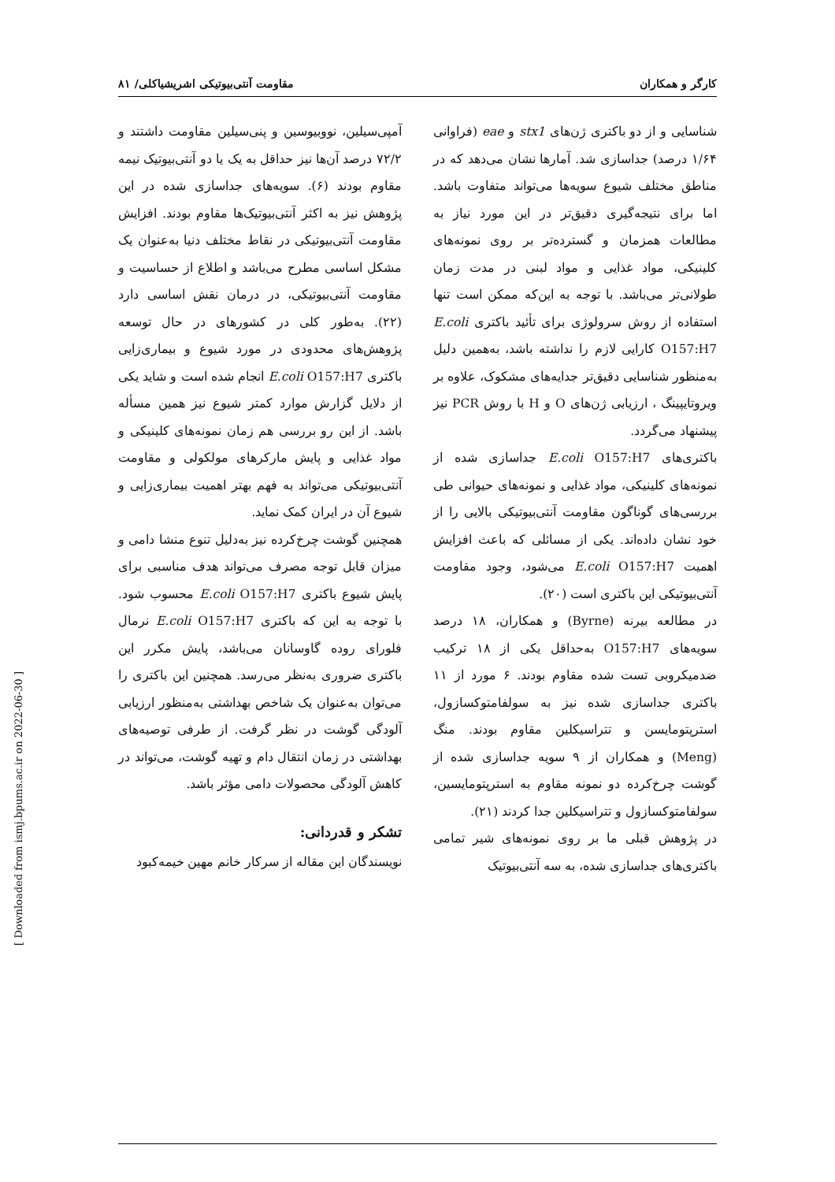کارگر و همکاران مقاومت آنتی‌بیوتیکی اشریشیاکلی/ ۸۱
شناسایی و از دو باکتری ژن‌های stx1 و eae (فراوانی ۱/۶۴ درصد) جداسازی شد. آمارها نشان می‌دهد که در مناطق مختلف شیوع سویه‌ها می‌تواند متفاوت باشد. اما برای نتیجه‌گیری دقیق‌تر در این مورد نیاز به مطالعات همزمان و گسترده‌تر بر روی نمونه‌های کلینیکی، مواد غذایی و مواد لبنی در مدت زمان طولانی‌تر می‌باشد. با توجه به این‌که ممکن است تنها استفاده از روش سرولوژی برای تأئید باکتری E.coli O157:H7 کارایی لازم را نداشته باشد، به‌همین دلیل به‌منظور شناسایی دقیق‌تر جدایه‌های مشکوک، علاوه بر ویروتایپینگ ، ارزیابی ژن‌های O و H با روش PCR نیز پیشنهاد می‌گردد.
باکتری‌های E.coli O157:H7 جداسازی شده از نمونه‌های کلینیکی، مواد غذایی و نمونه‌های حیوانی طی بررسی‌های گوناگون مقاومت آنتی‌بیوتیکی بالایی را از خود نشان داده‌اند. یکی از مسائلی که باعث افزایش اهمیت E.coli O157:H7 می‌شود، وجود مقاومت آنتی‌بیوتیکی این باکتری است (۲۰).
در مطالعه بیرنه (Byrne) و همکاران، ۱۸ درصد سویه‌های O157:H7 به‌حداقل یکی از ۱۸ ترکیب ضدمیکروبی تست شده مقاوم بودند. ۶ مورد از ۱۱ باکتری جداسازی شده نیز به سولفامتوکسازول، استرپتومایسن و تتراسیکلین مقاوم بودند. منگ (Meng) و همکاران از ۹ سویه جداسازی شده از گوشت چرخ‌کرده دو نمونه مقاوم به استرپتومایسین، سولفامتوکسازول و تتراسیکلین جدا کردند (۲۱).
در پژوهش قبلی ما بر روی نمونه‌های شیر تمامی باکتری‌های جداسازی شده، به سه آنتی‌بیوتیک
آمپی‌سیلین، نووبیوسین و پنی‌سیلین مقاومت داشتند و ۷۲/۲ درصد آن‌ها نیز حداقل به یک یا دو آنتی‌بیوتیک نیمه مقاوم بودند (۶). سویه‌های جداسازی شده در این پژوهش نیز به اکثر آنتی‌بیوتیک‌ها مقاوم بودند. افزایش مقاومت آنتی‌بیوتیکی در نقاط مختلف دنیا به‌عنوان یک مشکل اساسی مطرح می‌باشد و اطلاع از حساسیت و مقاومت آنتی‌بیوتیکی، در درمان نقش اساسی دارد (۲۲). به‌طور کلی در کشورهای در حال توسعه پژوهش‌های محدودی در مورد شیوع و بیماری‌زایی باکتری E.coli O157:H7 انجام شده است و شاید یکی از دلایل گزارش موارد کمتر شیوع نیز همین مسأله باشد. از این رو بررسی هم زمان نمونه‌های کلینیکی و مواد غذایی و پایش مارکرهای مولکولی و مقاومت آنتی‌بیوتیکی می‌تواند به فهم بهتر اهمیت بیماری‌زایی و شیوع آن در ایران کمک نماید.
همچنین گوشت چرخ‌کرده نیز به‌دلیل تنوع منشا دامی و میزان قابل توجه مصرف می‌تواند هدف مناسبی برای پایش شیوع باکتری E.coli O157:H7 محسوب شود. با توجه به این که باکتری E.coli O157:H7 نرمال فلورای روده گاوسانان می‌باشد، پایش مکرر این باکتری ضروری به‌نظر می‌رسد. همچنین این باکتری را می‌توان به‌عنوان یک شاخص بهداشتی به‌منظور ارزیابی آلودگی گوشت در نظر گرفت. از طرفی توصیه‌های بهداشتی در زمان انتقال دام و تهیه گوشت، می‌تواند در کاهش آلودگی محصولات دامی مؤثر باشد.
تشکر و قدردانی:
نویسندگان این مقاله از سرکار خانم مهین خیمه‌کبود
[ Downloaded from ismj.bpums.ac.ir on 2022-06-30 ]